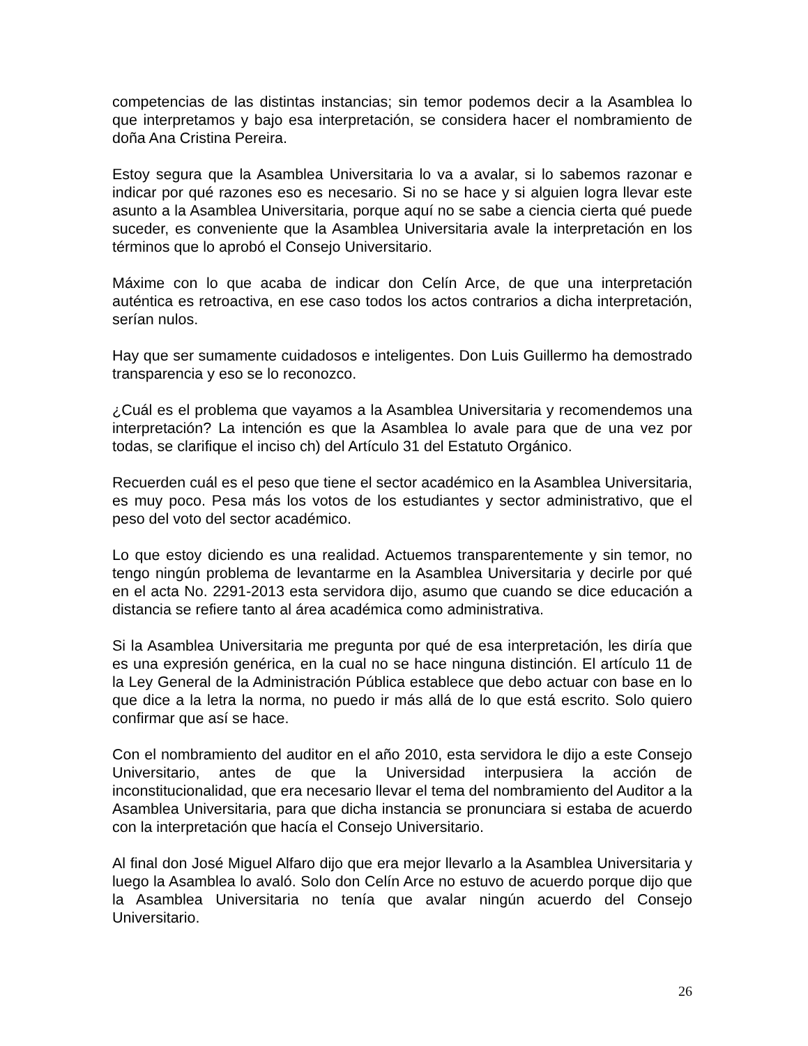competencias de las distintas instancias; sin temor podemos decir a la Asamblea lo que interpretamos y bajo esa interpretación, se considera hacer el nombramiento de doña Ana Cristina Pereira.
Estoy segura que la Asamblea Universitaria lo va a avalar, si lo sabemos razonar e indicar por qué razones eso es necesario. Si no se hace y si alguien logra llevar este asunto a la Asamblea Universitaria, porque aquí no se sabe a ciencia cierta qué puede suceder, es conveniente que la Asamblea Universitaria avale la interpretación en los términos que lo aprobó el Consejo Universitario.
Máxime con lo que acaba de indicar don Celín Arce, de que una interpretación auténtica es retroactiva, en ese caso todos los actos contrarios a dicha interpretación, serían nulos.
Hay que ser sumamente cuidadosos e inteligentes. Don Luis Guillermo ha demostrado transparencia y eso se lo reconozco.
¿Cuál es el problema que vayamos a la Asamblea Universitaria y recomendemos una interpretación? La intención es que la Asamblea lo avale para que de una vez por todas, se clarifique el inciso ch) del Artículo 31 del Estatuto Orgánico.
Recuerden cuál es el peso que tiene el sector académico en la Asamblea Universitaria, es muy poco. Pesa más los votos de los estudiantes y sector administrativo, que el peso del voto del sector académico.
Lo que estoy diciendo es una realidad. Actuemos transparentemente y sin temor, no tengo ningún problema de levantarme en la Asamblea Universitaria y decirle por qué en el acta No. 2291-2013 esta servidora dijo, asumo que cuando se dice educación a distancia se refiere tanto al área académica como administrativa.
Si la Asamblea Universitaria me pregunta por qué de esa interpretación, les diría que es una expresión genérica, en la cual no se hace ninguna distinción. El artículo 11 de la Ley General de la Administración Pública establece que debo actuar con base en lo que dice a la letra la norma, no puedo ir más allá de lo que está escrito. Solo quiero confirmar que así se hace.
Con el nombramiento del auditor en el año 2010, esta servidora le dijo a este Consejo Universitario, antes de que la Universidad interpusiera la acción de inconstitucionalidad, que era necesario llevar el tema del nombramiento del Auditor a la Asamblea Universitaria, para que dicha instancia se pronunciara si estaba de acuerdo con la interpretación que hacía el Consejo Universitario.
Al final don José Miguel Alfaro dijo que era mejor llevarlo a la Asamblea Universitaria y luego la Asamblea lo avaló. Solo don Celín Arce no estuvo de acuerdo porque dijo que la Asamblea Universitaria no tenía que avalar ningún acuerdo del Consejo Universitario.
26